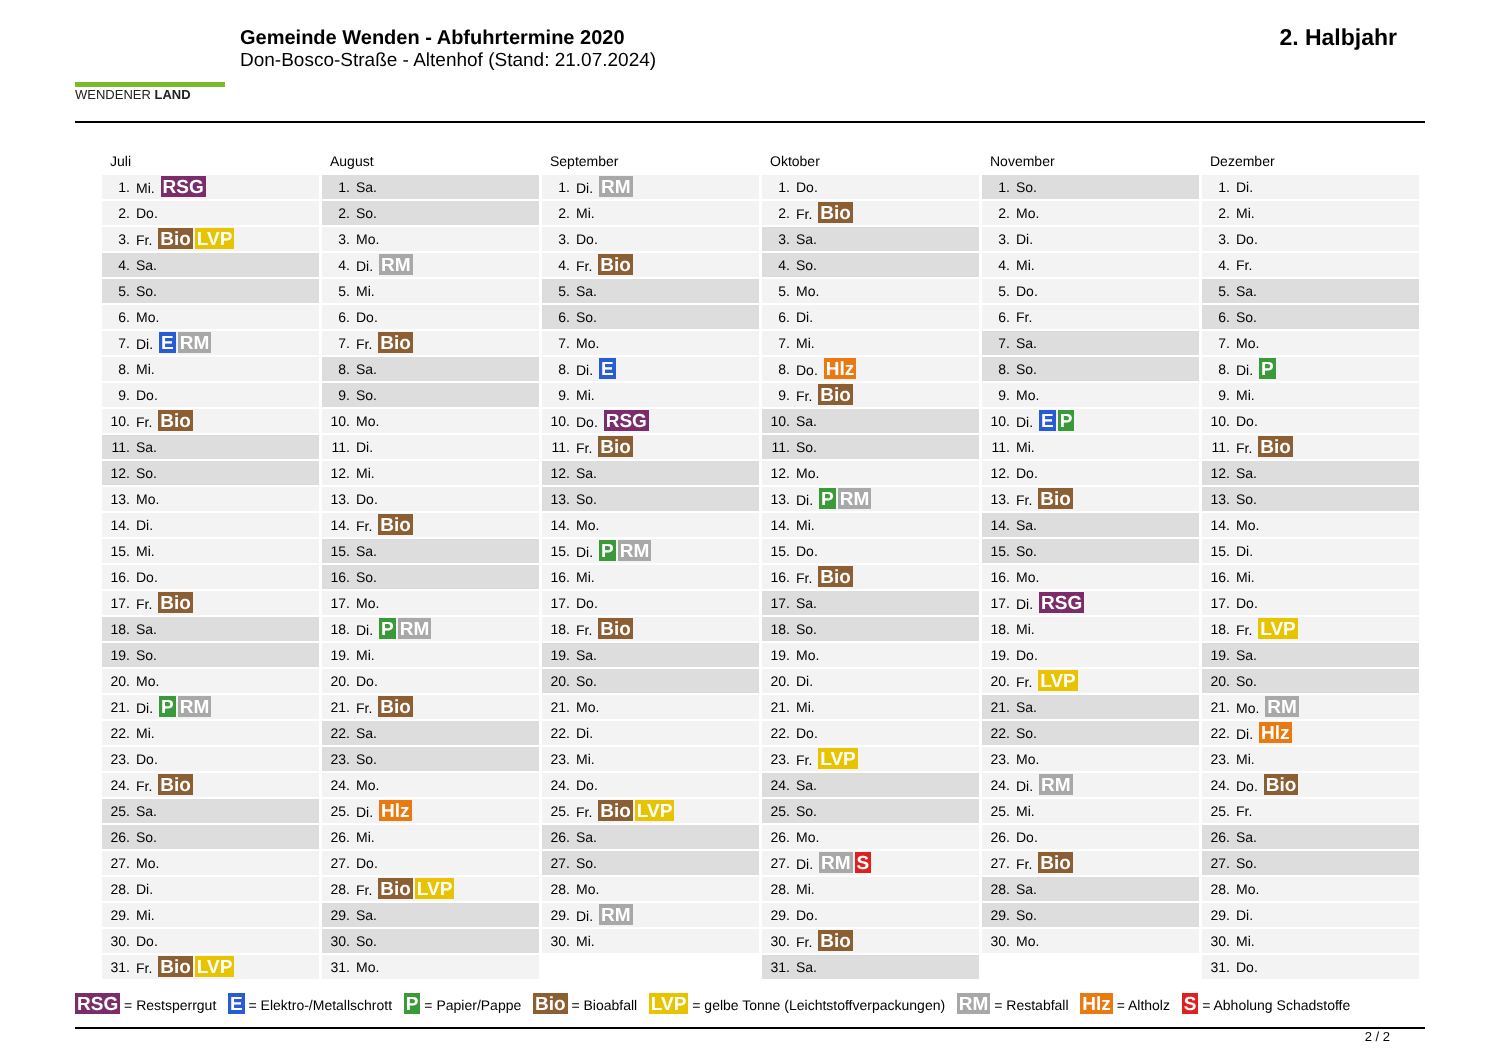WENDENER LAND
Gemeinde Wenden - Abfuhrtermine 2020
Don-Bosco-Straße - Altenhof (Stand: 21.07.2024)
2. Halbjahr
Juli
| 1. | Mi. RSG |
| 2. | Do. |
| 3. | Fr. Bio LVP |
| 4. | Sa. |
| 5. | So. |
| 6. | Mo. |
| 7. | Di. E RM |
| 8. | Mi. |
| 9. | Do. |
| 10. | Fr. Bio |
| 11. | Sa. |
| 12. | So. |
| 13. | Mo. |
| 14. | Di. |
| 15. | Mi. |
| 16. | Do. |
| 17. | Fr. Bio |
| 18. | Sa. |
| 19. | So. |
| 20. | Mo. |
| 21. | Di. P RM |
| 22. | Mi. |
| 23. | Do. |
| 24. | Fr. Bio |
| 25. | Sa. |
| 26. | So. |
| 27. | Mo. |
| 28. | Di. |
| 29. | Mi. |
| 30. | Do. |
| 31. | Fr. Bio LVP |
August
| 1. | Sa. |
| 2. | So. |
| 3. | Mo. |
| 4. | Di. RM |
| 5. | Mi. |
| 6. | Do. |
| 7. | Fr. Bio |
| 8. | Sa. |
| 9. | So. |
| 10. | Mo. |
| 11. | Di. |
| 12. | Mi. |
| 13. | Do. |
| 14. | Fr. Bio |
| 15. | Sa. |
| 16. | So. |
| 17. | Mo. |
| 18. | Di. P RM |
| 19. | Mi. |
| 20. | Do. |
| 21. | Fr. Bio |
| 22. | Sa. |
| 23. | So. |
| 24. | Mo. |
| 25. | Di. Hlz |
| 26. | Mi. |
| 27. | Do. |
| 28. | Fr. Bio LVP |
| 29. | Sa. |
| 30. | So. |
| 31. | Mo. |
September
| 1. | Di. RM |
| 2. | Mi. |
| 3. | Do. |
| 4. | Fr. Bio |
| 5. | Sa. |
| 6. | So. |
| 7. | Mo. |
| 8. | Di. E |
| 9. | Mi. |
| 10. | Do. RSG |
| 11. | Fr. Bio |
| 12. | Sa. |
| 13. | So. |
| 14. | Mo. |
| 15. | Di. P RM |
| 16. | Mi. |
| 17. | Do. |
| 18. | Fr. Bio |
| 19. | Sa. |
| 20. | So. |
| 21. | Mo. |
| 22. | Di. |
| 23. | Mi. |
| 24. | Do. |
| 25. | Fr. Bio LVP |
| 26. | Sa. |
| 27. | So. |
| 28. | Mo. |
| 29. | Di. RM |
| 30. | Mi. |
Oktober
| 1. | Do. |
| 2. | Fr. Bio |
| 3. | Sa. |
| 4. | So. |
| 5. | Mo. |
| 6. | Di. |
| 7. | Mi. |
| 8. | Do. Hlz |
| 9. | Fr. Bio |
| 10. | Sa. |
| 11. | So. |
| 12. | Mo. |
| 13. | Di. P RM |
| 14. | Mi. |
| 15. | Do. |
| 16. | Fr. Bio |
| 17. | Sa. |
| 18. | So. |
| 19. | Mo. |
| 20. | Di. |
| 21. | Mi. |
| 22. | Do. |
| 23. | Fr. LVP |
| 24. | Sa. |
| 25. | So. |
| 26. | Mo. |
| 27. | Di. RM S |
| 28. | Mi. |
| 29. | Do. |
| 30. | Fr. Bio |
| 31. | Sa. |
November
| 1. | So. |
| 2. | Mo. |
| 3. | Di. |
| 4. | Mi. |
| 5. | Do. |
| 6. | Fr. |
| 7. | Sa. |
| 8. | So. |
| 9. | Mo. |
| 10. | Di. E P |
| 11. | Mi. |
| 12. | Do. |
| 13. | Fr. Bio |
| 14. | Sa. |
| 15. | So. |
| 16. | Mo. |
| 17. | Di. RSG |
| 18. | Mi. |
| 19. | Do. |
| 20. | Fr. LVP |
| 21. | Sa. |
| 22. | So. |
| 23. | Mo. |
| 24. | Di. RM |
| 25. | Mi. |
| 26. | Do. |
| 27. | Fr. Bio |
| 28. | Sa. |
| 29. | So. |
| 30. | Mo. |
Dezember
| 1. | Di. |
| 2. | Mi. |
| 3. | Do. |
| 4. | Fr. |
| 5. | Sa. |
| 6. | So. |
| 7. | Mo. |
| 8. | Di. P |
| 9. | Mi. |
| 10. | Do. |
| 11. | Fr. Bio |
| 12. | Sa. |
| 13. | So. |
| 14. | Mo. |
| 15. | Di. |
| 16. | Mi. |
| 17. | Do. |
| 18. | Fr. LVP |
| 19. | Sa. |
| 20. | So. |
| 21. | Mo. RM |
| 22. | Di. Hlz |
| 23. | Mi. |
| 24. | Do. Bio |
| 25. | Fr. |
| 26. | Sa. |
| 27. | So. |
| 28. | Mo. |
| 29. | Di. |
| 30. | Mi. |
| 31. | Do. |
RSG = Restsperrgut E = Elektro-/Metallschrott P = Papier/Pappe Bio = Bioabfall LVP = gelbe Tonne (Leichtstoffverpackungen) RM = Restabfall Hlz = Altholz S = Abholung Schadstoffe
2 / 2